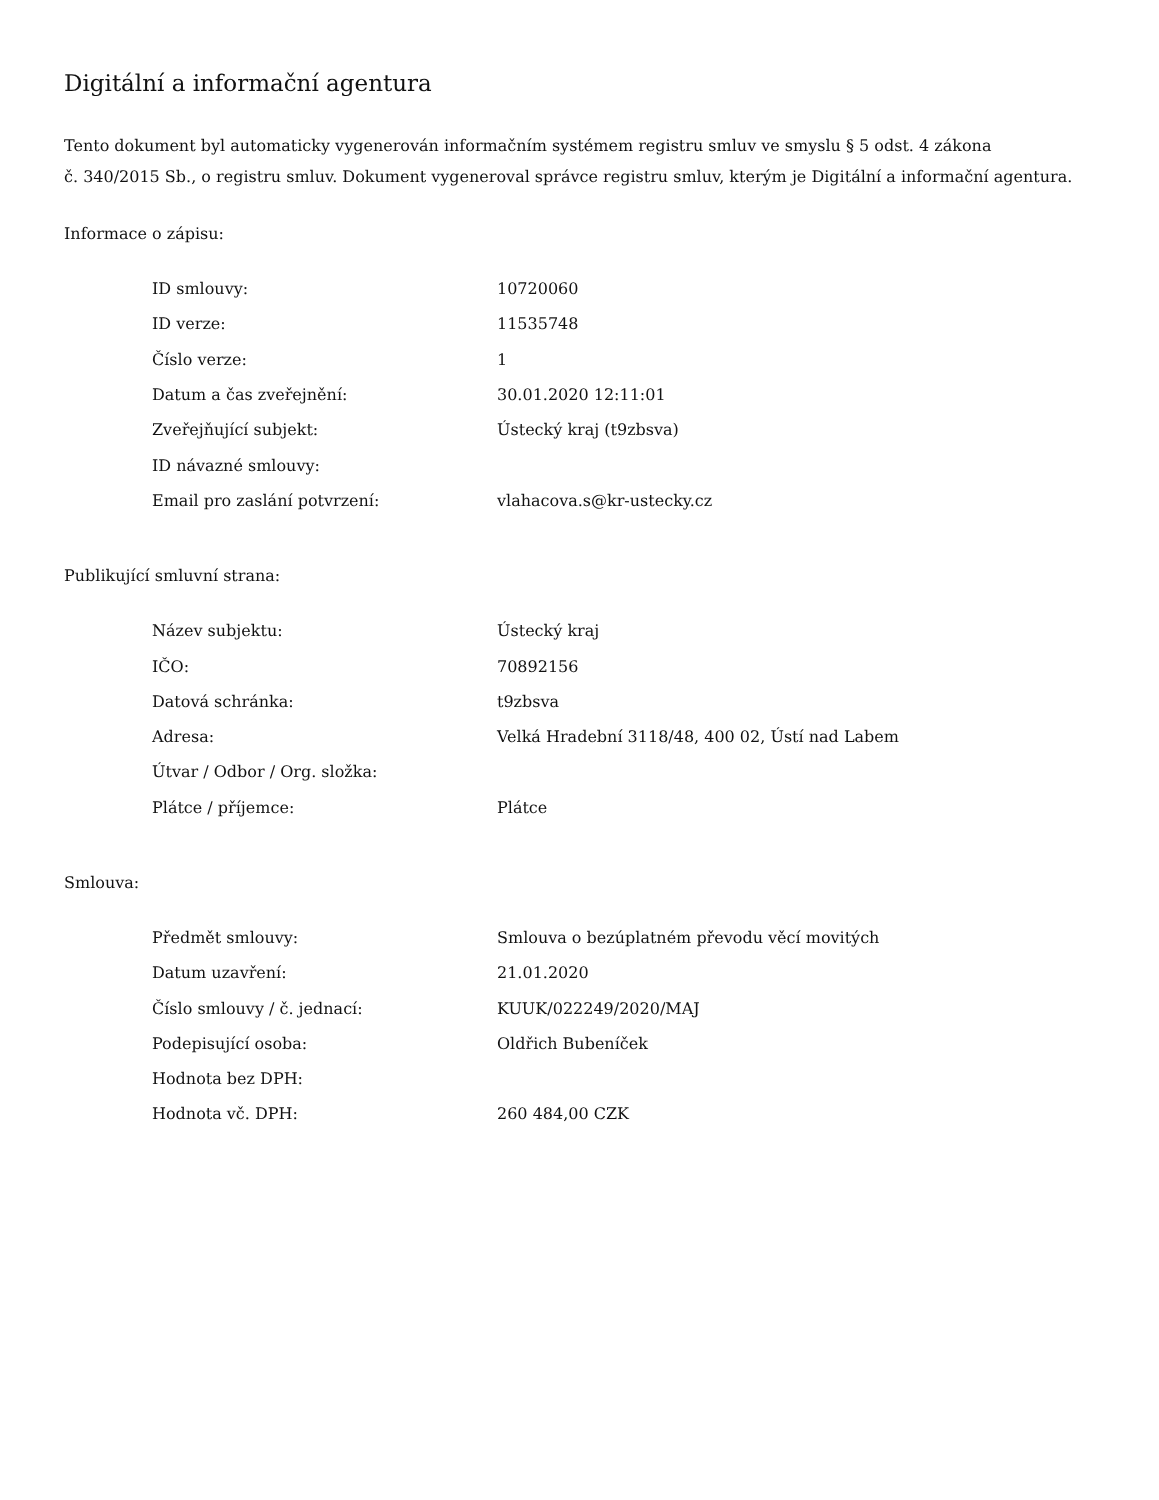Digitální a informační agentura
Tento dokument byl automaticky vygenerován informačním systémem registru smluv ve smyslu § 5 odst. 4 zákona
č. 340/2015 Sb., o registru smluv. Dokument vygeneroval správce registru smluv, kterým je Digitální a informační agentura.
Informace o zápisu:
| ID smlouvy: | 10720060 |
| ID verze: | 11535748 |
| Číslo verze: | 1 |
| Datum a čas zveřejnění: | 30.01.2020 12:11:01 |
| Zveřejňující subjekt: | Ústecký kraj (t9zbsva) |
| ID návazné smlouvy: | |
| Email pro zaslání potvrzení: | vlahacova.s@kr-ustecky.cz |
Publikující smluvní strana:
| Název subjektu: | Ústecký kraj |
| IČO: | 70892156 |
| Datová schránka: | t9zbsva |
| Adresa: | Velká Hradební 3118/48, 400 02, Ústí nad Labem |
| Útvar / Odbor / Org. složka: | |
| Plátce / příjemce: | Plátce |
Smlouva:
| Předmět smlouvy: | Smlouva o bezúplatném převodu věcí movitých |
| Datum uzavření: | 21.01.2020 |
| Číslo smlouvy / č. jednací: | KUUK/022249/2020/MAJ |
| Podepisující osoba: | Oldřich Bubeníček |
| Hodnota bez DPH: | |
| Hodnota vč. DPH: | 260 484,00 CZK |